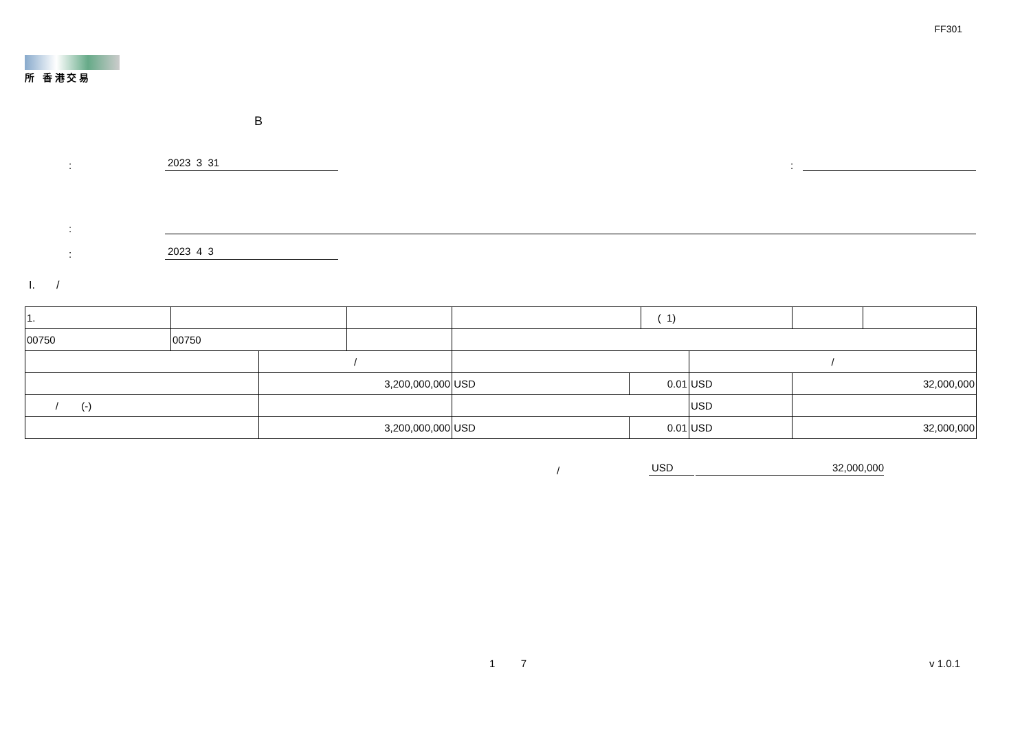FF301
所 香 港 交 易
B
: 2023 3 31 :
:
: 2023 4 3
I. /
| 1. | | | | | | ( 1) | | | |
| 00750 | 00750 | | | | | | | | |
| | | / | | | | | / | | |
| | | 3,200,000,000 | | USD | 0.01 | | USD | 32,000,000 | |
| / (-) | | | | | | | USD | | |
| | | 3,200,000,000 | | USD | 0.01 | | USD | 32,000,000 | |
/ USD 32,000,000
1 7 v 1.0.1